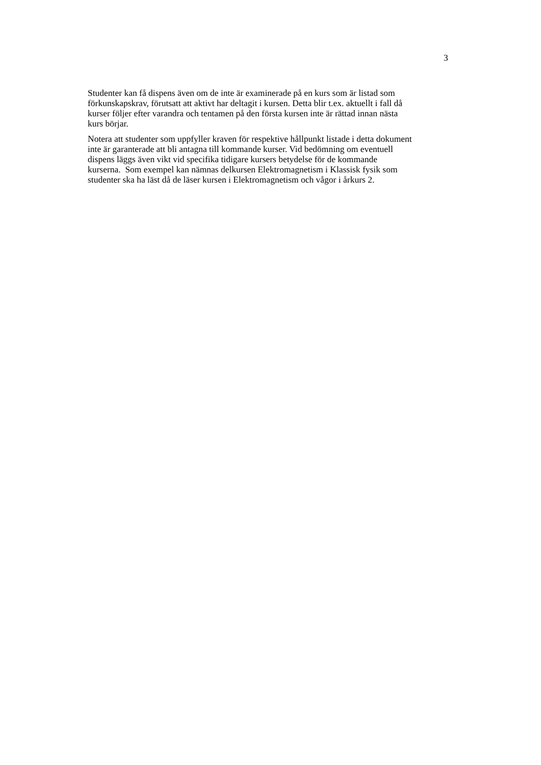3
Studenter kan få dispens även om de inte är examinerade på en kurs som är listad som
förkunskapskrav, förutsatt att aktivt har deltagit i kursen. Detta blir t.ex. aktuellt i fall då
kurser följer efter varandra och tentamen på den första kursen inte är rättad innan nästa
kurs börjar.
Notera att studenter som uppfyller kraven för respektive hållpunkt listade i detta dokument
inte är garanterade att bli antagna till kommande kurser. Vid bedömning om eventuell
dispens läggs även vikt vid specifika tidigare kursers betydelse för de kommande
kurserna. Som exempel kan nämnas delkursen Elektromagnetism i Klassisk fysik som
studenter ska ha läst då de läser kursen i Elektromagnetism och vågor i årkurs 2.